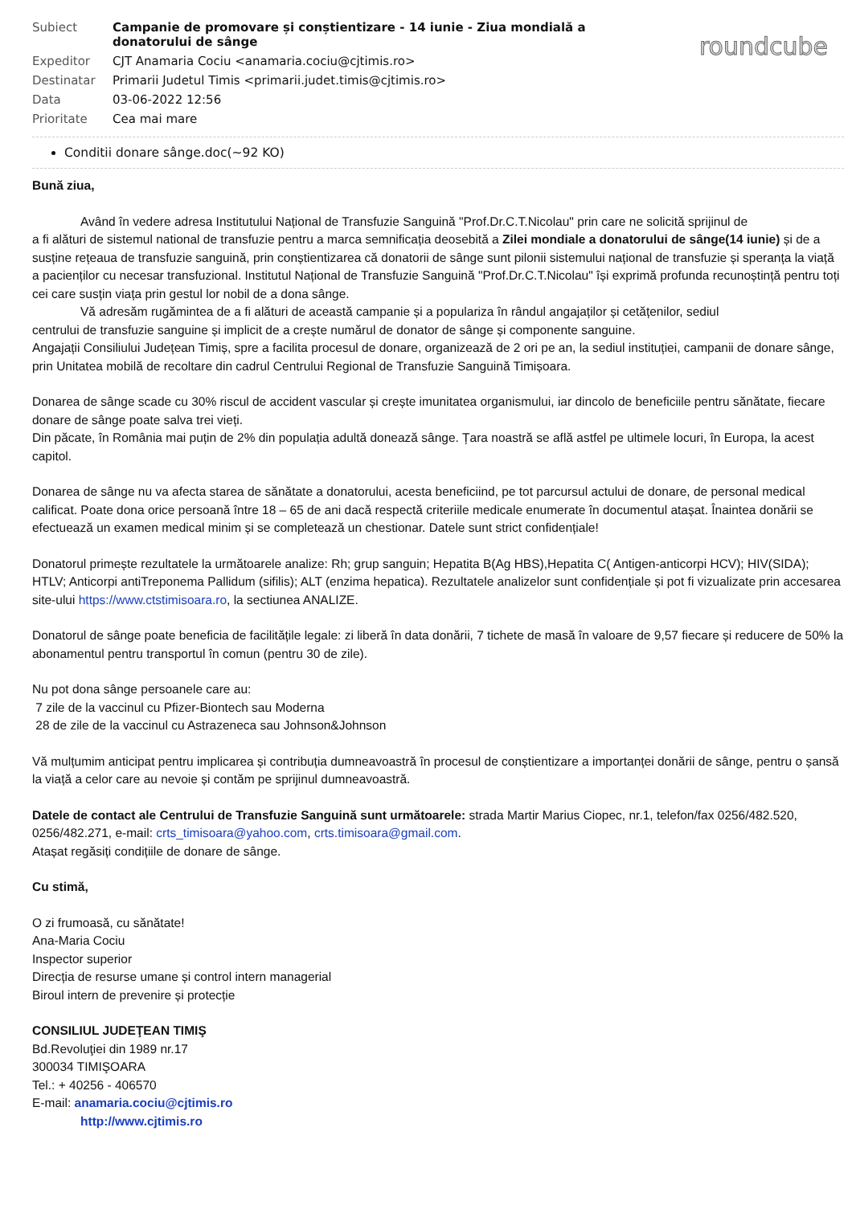| Subiect | Campanie de promovare și conștientizare - 14 iunie - Ziua mondială a donatorului de sânge |
| Expeditor | CJT Anamaria Cociu <anamaria.cociu@cjtimis.ro> |
| Destinatar | Primarii Judetul Timis <primarii.judet.timis@cjtimis.ro> |
| Data | 03-06-2022 12:56 |
| Prioritate | Cea mai mare |
roundcube
Conditii donare sânge.doc(~92 KO)
Bună ziua,
Având în vedere adresa Institutului Național de Transfuzie Sanguină "Prof.Dr.C.T.Nicolau" prin care ne solicită sprijinul de
a fi alături de sistemul national de transfuzie pentru a marca semnificația deosebită a Zilei mondiale a donatorului de sânge(14 iunie) și de a susține rețeaua de transfuzie sanguină, prin conștientizarea că donatorii de sânge sunt pilonii sistemului național de transfuzie și speranța la viață a pacienților cu necesar transfuzional. Institutul Național de Transfuzie Sanguină "Prof.Dr.C.T.Nicolau" își exprimă profunda recunoștință pentru toți cei care susțin viața prin gestul lor nobil de a dona sânge.
Vă adresăm rugămintea de a fi alături de această campanie și a populariza în rândul angajaților și cetățenilor, sediul
centrului de transfuzie sanguine și implicit de a crește numărul de donator de sânge și componente sanguine.
Angajații Consiliului Județean Timiș, spre a facilita procesul de donare, organizează de 2 ori pe an, la sediul instituției, campanii de donare sânge, prin Unitatea mobilă de recoltare din cadrul Centrului Regional de Transfuzie Sanguină Timișoara.
Donarea de sânge scade cu 30% riscul de accident vascular și crește imunitatea organismului, iar dincolo de beneficiile pentru sănătate, fiecare donare de sânge poate salva trei vieți.
Din păcate, în România mai puțin de 2% din populația adultă donează sânge. Țara noastră se află astfel pe ultimele locuri, în Europa, la acest capitol.
Donarea de sânge nu va afecta starea de sănătate a donatorului, acesta beneficiind, pe tot parcursul actului de donare, de personal medical calificat. Poate dona orice persoană între 18 – 65 de ani dacă respectă criteriile medicale enumerate în documentul atașat. Înaintea donării se efectuează un examen medical minim și se completează un chestionar. Datele sunt strict confidențiale!
Donatorul primește rezultatele la următoarele analize: Rh; grup sanguin; Hepatita B(Ag HBS),Hepatita C( Antigen-anticorpi HCV); HIV(SIDA); HTLV; Anticorpi antiTreponema Pallidum (sifilis); ALT (enzima hepatica). Rezultatele analizelor sunt confidențiale și pot fi vizualizate prin accesarea site-ului https://www.ctstimisoara.ro, la sectiunea ANALIZE.
Donatorul de sânge poate beneficia de facilitățile legale: zi liberă în data donării, 7 tichete de masă în valoare de 9,57 fiecare și reducere de 50% la abonamentul pentru transportul în comun (pentru 30 de zile).
Nu pot dona sânge persoanele care au:
7 zile de la vaccinul cu Pfizer-Biontech sau Moderna
28 de zile de la vaccinul cu Astrazeneca sau Johnson&Johnson
Vă mulțumim anticipat pentru implicarea și contribuția dumneavoastră în procesul de conștientizare a importanței donării de sânge, pentru o șansă la viață a celor care au nevoie și contăm pe sprijinul dumneavoastră.
Datele de contact ale Centrului de Transfuzie Sanguină sunt următoarele: strada Martir Marius Ciopec, nr.1, telefon/fax 0256/482.520, 0256/482.271, e-mail: crts_timisoara@yahoo.com, crts.timisoara@gmail.com.
Atașat regăsiți condițiile de donare de sânge.
Cu stimă,
O zi frumoasă, cu sănătate!
Ana-Maria Cociu
Inspector superior
Direcția de resurse umane și control intern managerial
Biroul intern de prevenire și protecție
CONSILIUL JUDEŢEAN TIMIŞ
Bd.Revoluţiei din 1989 nr.17
300034 TIMIŞOARA
Tel.: + 40256 - 406570
E-mail: anamaria.cociu@cjtimis.ro
http://www.cjtimis.ro